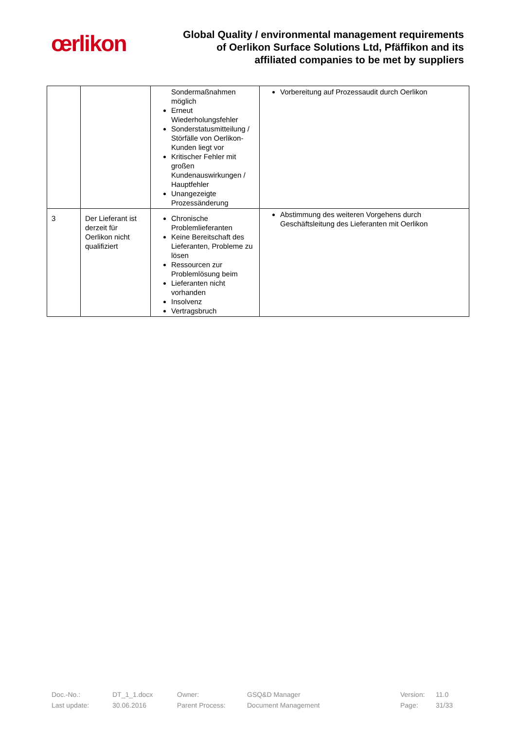œrlikon
Global Quality / environmental management requirements
of Oerlikon Surface Solutions Ltd, Pfäffikon and its
affiliated companies to be met by suppliers
| | | Sondermaßnahmen möglich Erneut Wiederholungsfehler Sonderstatusmitteilung / Störfälle von Oerlikon-Kunden liegt vor Kritischer Fehler mit großen Kundenauswirkungen / Hauptfehler Unangezeigte Prozessänderung | Vorbereitung auf Prozessaudit durch Oerlikon |
| 3 | Der Lieferant ist derzeit für Oerlikon nicht qualifiziert | Chronische Problemlieferanten Keine Bereitschaft des Lieferanten, Probleme zu lösen Ressourcen zur Problemlösung beim Lieferanten nicht vorhanden Insolvenz Vertragsbruch | Abstimmung des weiteren Vorgehens durch Geschäftsleitung des Lieferanten mit Oerlikon |
Doc.-No.: DT_1_1.docx Owner: GSQ&D Manager Version: 11.0
Last update: 30.06.2016 Parent Process: Document Management Page: 31/33